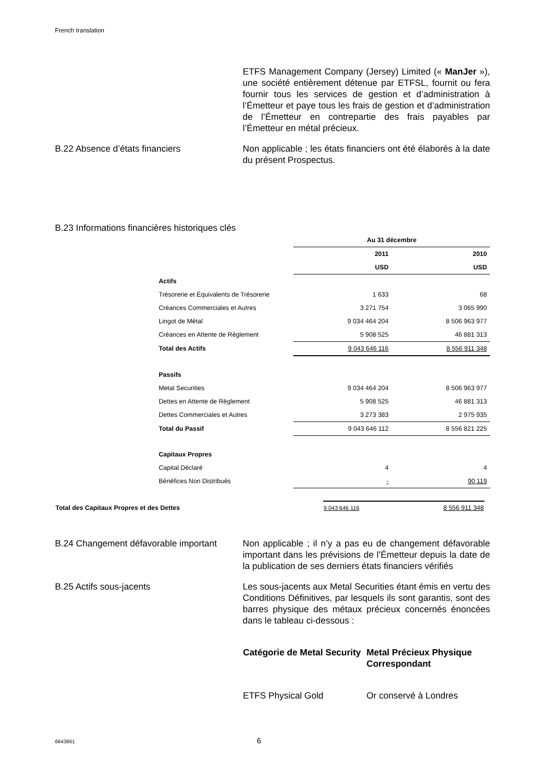French translation
ETFS Management Company (Jersey) Limited (« ManJer »), une société entièrement détenue par ETFSL, fournit ou fera fournir tous les services de gestion et d’administration à l’Émetteur et paye tous les frais de gestion et d’administration de l’Émetteur en contrepartie des frais payables par l’Émetteur en métal précieux.
B.22 Absence d’états financiers Non applicable ; les états financiers ont été élaborés à la date du présent Prospectus.
B.23 Informations financières historiques clés
| | Au 31 décembre | |
| | 2011 | 2010 |
| | USD | USD |
| Actifs | | |
| Trésorerie et Équivalents de Trésorerie | 1 633 | 68 |
| Créances Commerciales et Autres | 3 271 754 | 3 065 990 |
| Lingot de Métal | 9 034 464 204 | 8 506 963 977 |
| Créances en Attente de Règlement | 5 908 525 | 46 881 313 |
| Total des Actifs | 9 043 646 116 | 8 556 911 348 |
| Passifs | | |
| Metal Securities | 9 034 464 204 | 8 506 963 977 |
| Dettes en Attente de Règlement | 5 908 525 | 46 881 313 |
| Dettes Commerciales et Autres | 3 273 383 | 2 975 935 |
| Total du Passif | 9 043 646 112 | 8 556 821 225 |
| Capitaux Propres | | |
| Capital Déclaré | 4 | 4 |
| Bénéfices Non Distribués | - | 90 119 |
| Total des Capitaux Propres et des Dettes | 9 043 646 116 | 8 556 911 348 |
B.24 Changement défavorable important
Non applicable ; il n’y a pas eu de changement défavorable important dans les prévisions de l’Émetteur depuis la date de la publication de ses derniers états financiers vérifiés
B.25 Actifs sous-jacents Les sous-jacents aux Metal Securities étant émis en vertu des Conditions Définitives, par lesquels ils sont garantis, sont des barres physique des métaux précieux concernés énoncées dans le tableau ci-dessous :
Catégorie de Metal Security
Metal Précieux Physique Correspondant
ETFS Physical Gold Or conservé à Londres
6643661 6